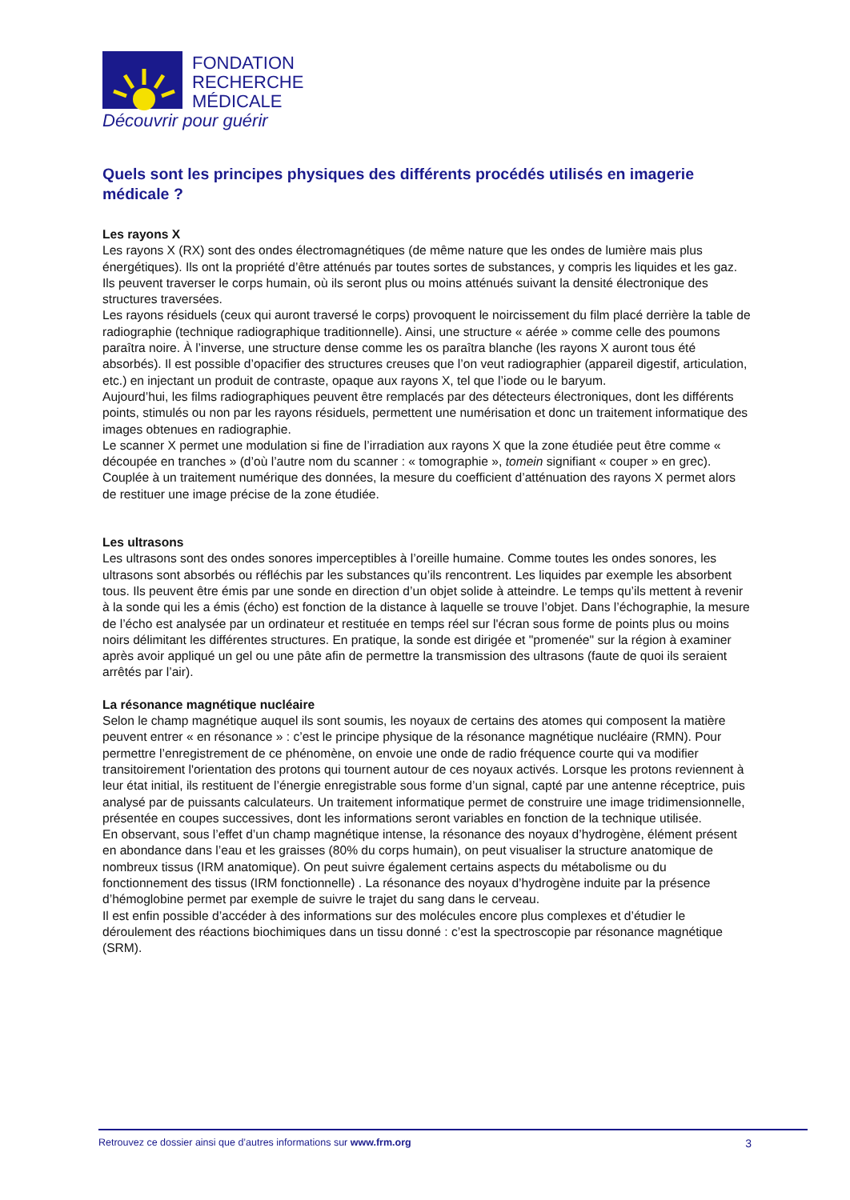FONDATION
RECHERCHE
MÉDICALE
Découvrir pour guérir
Quels sont les principes physiques des différents procédés utilisés en imagerie médicale ?
Les rayons X
Les rayons X (RX) sont des ondes électromagnétiques (de même nature que les ondes de lumière mais plus énergétiques). Ils ont la propriété d’être atténués par toutes sortes de substances, y compris les liquides et les gaz. Ils peuvent traverser le corps humain, où ils seront plus ou moins atténués suivant la densité électronique des structures traversées.
Les rayons résiduels (ceux qui auront traversé le corps) provoquent le noircissement du film placé derrière la table de radiographie (technique radiographique traditionnelle). Ainsi, une structure « aérée » comme celle des poumons paraîtra noire. À l’inverse, une structure dense comme les os paraîtra blanche (les rayons X auront tous été absorbés). Il est possible d’opacifier des structures creuses que l’on veut radiographier (appareil digestif, articulation, etc.) en injectant un produit de contraste, opaque aux rayons X, tel que l’iode ou le baryum.
Aujourd’hui, les films radiographiques peuvent être remplacés par des détecteurs électroniques, dont les différents points, stimulés ou non par les rayons résiduels, permettent une numérisation et donc un traitement informatique des images obtenues en radiographie.
Le scanner X permet une modulation si fine de l’irradiation aux rayons X que la zone étudiée peut être comme « découpée en tranches » (d’où l’autre nom du scanner : « tomographie », tomein signifiant « couper » en grec). Couplée à un traitement numérique des données, la mesure du coefficient d’atténuation des rayons X permet alors de restituer une image précise de la zone étudiée.
Les ultrasons
Les ultrasons sont des ondes sonores imperceptibles à l’oreille humaine. Comme toutes les ondes sonores, les ultrasons sont absorbés ou réfléchis par les substances qu’ils rencontrent. Les liquides par exemple les absorbent tous. Ils peuvent être émis par une sonde en direction d’un objet solide à atteindre. Le temps qu’ils mettent à revenir à la sonde qui les a émis (écho) est fonction de la distance à laquelle se trouve l’objet. Dans l’échographie, la mesure de l’écho est analysée par un ordinateur et restituée en temps réel sur l'écran sous forme de points plus ou moins noirs délimitant les différentes structures. En pratique, la sonde est dirigée et "promenée" sur la région à examiner après avoir appliqué un gel ou une pâte afin de permettre la transmission des ultrasons (faute de quoi ils seraient arrêtés par l’air).
La résonance magnétique nucléaire
Selon le champ magnétique auquel ils sont soumis, les noyaux de certains des atomes qui composent la matière peuvent entrer « en résonance » : c’est le principe physique de la résonance magnétique nucléaire (RMN). Pour permettre l’enregistrement de ce phénomène, on envoie une onde de radio fréquence courte qui va modifier transitoirement l'orientation des protons qui tournent autour de ces noyaux activés. Lorsque les protons reviennent à leur état initial, ils restituent de l’énergie enregistrable sous forme d’un signal, capté par une antenne réceptrice, puis analysé par de puissants calculateurs. Un traitement informatique permet de construire une image tridimensionnelle, présentée en coupes successives, dont les informations seront variables en fonction de la technique utilisée.
En observant, sous l’effet d’un champ magnétique intense, la résonance des noyaux d’hydrogène, élément présent en abondance dans l’eau et les graisses (80% du corps humain), on peut visualiser la structure anatomique de nombreux tissus (IRM anatomique). On peut suivre également certains aspects du métabolisme ou du fonctionnement des tissus (IRM fonctionnelle) . La résonance des noyaux d’hydrogène induite par la présence d’hémoglobine permet par exemple de suivre le trajet du sang dans le cerveau.
Il est enfin possible d’accéder à des informations sur des molécules encore plus complexes et d’étudier le déroulement des réactions biochimiques dans un tissu donné : c’est la spectroscopie par résonance magnétique (SRM).
Retrouvez ce dossier ainsi que d’autres informations sur www.frm.org 3